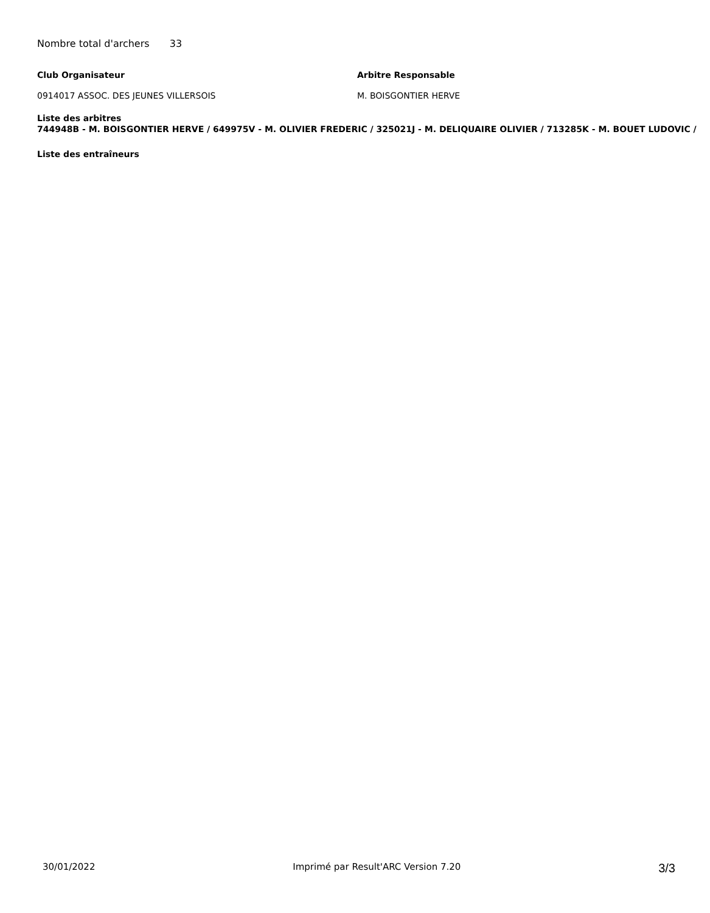Nombre total d'archers 33
Club Organisateur Arbitre Responsable
0914017 ASSOC. DES JEUNES VILLERSOIS M. BOISGONTIER HERVE
Liste des arbitres
744948B - M. BOISGONTIER HERVE / 649975V - M. OLIVIER FREDERIC / 325021J - M. DELIQUAIRE OLIVIER / 713285K - M. BOUET LUDOVIC /
Liste des entraîneurs
30/01/2022 Imprimé par Result'ARC Version 7.20 3/3